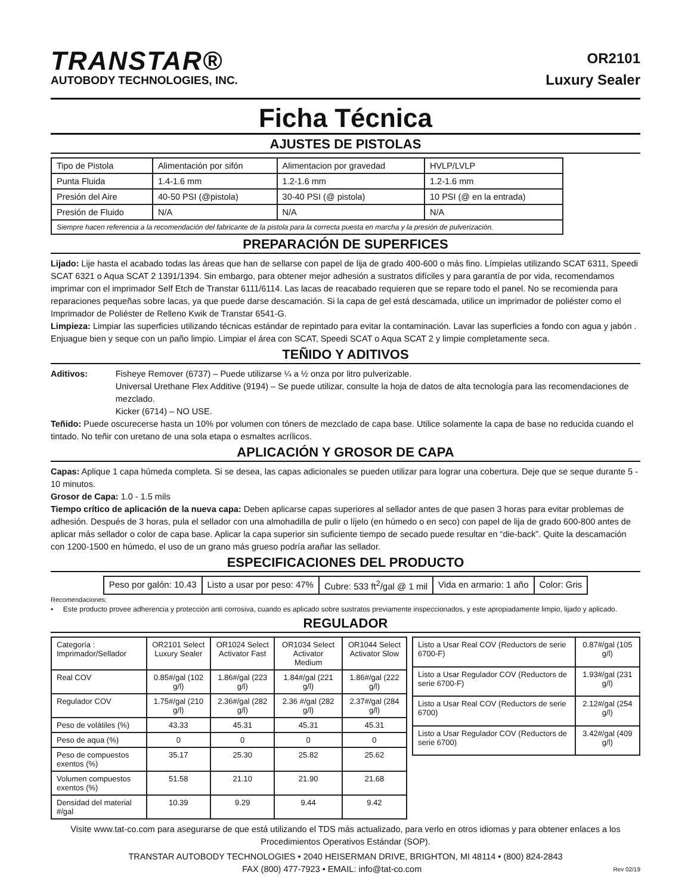TRANSTAR®
AUTOBODY TECHNOLOGIES, INC.
OR2101
Luxury Sealer
Ficha Técnica
AJUSTES DE PISTOLAS
| Tipo de Pistola | Alimentación por sifón | Alimentacion por gravedad | HVLP/LVLP |
| Punta Fluida | 1.4-1.6 mm | 1.2-1.6 mm | 1.2-1.6 mm |
| Presión del Aire | 40-50 PSI (@pistola) | 30-40 PSI (@ pistola) | 10 PSI (@ en la entrada) |
| Presión de Fluido | N/A | N/A | N/A |
| Siempre hacen referencia a la recomendación del fabricante de la pistola para la correcta puesta en marcha y la presión de pulverización. | | | |
PREPARACIÓN DE SUPERFICES
Lijado: Lije hasta el acabado todas las áreas que han de sellarse con papel de lija de grado 400-600 o más fino. Límpielas utilizando SCAT 6311, Speedi SCAT 6321 o Aqua SCAT 2 1391/1394. Sin embargo, para obtener mejor adhesión a sustratos difíciles y para garantía de por vida, recomendamos imprimar con el imprimador Self Etch de Transtar 6111/6114. Las lacas de reacabado requieren que se repare todo el panel. No se recomienda para reparaciones pequeñas sobre lacas, ya que puede darse descamación. Si la capa de gel está descamada, utilice un imprimador de poliéster como el Imprimador de Poliéster de Relleno Kwik de Transtar 6541-G.
Limpieza: Limpiar las superficies utilizando técnicas estándar de repintado para evitar la contaminación. Lavar las superficies a fondo con agua y jabón . Enjuague bien y seque con un paño limpio. Limpiar el área con SCAT, Speedi SCAT o Aqua SCAT 2 y limpie completamente seca.
TEÑIDO Y ADITIVOS
Aditivos: Fisheye Remover (6737) – Puede utilizarse ¼ a ½ onza por litro pulverizable.
Universal Urethane Flex Additive (9194) – Se puede utilizar, consulte la hoja de datos de alta tecnología para las recomendaciones de mezclado.
Kicker (6714) – NO USE.
Teñido: Puede oscurecerse hasta un 10% por volumen con tóners de mezclado de capa base. Utilice solamente la capa de base no reducida cuando el tintado. No teñir con uretano de una sola etapa o esmaltes acrílicos.
APLICACIÓN Y GROSOR DE CAPA
Capas: Aplique 1 capa húmeda completa. Si se desea, las capas adicionales se pueden utilizar para lograr una cobertura. Deje que se seque durante 5 - 10 minutos.
Grosor de Capa: 1.0 - 1.5 mils
Tiempo crítico de aplicación de la nueva capa: Deben aplicarse capas superiores al sellador antes de que pasen 3 horas para evitar problemas de adhesión. Después de 3 horas, pula el sellador con una almohadilla de pulir o líjelo (en húmedo o en seco) con papel de lija de grado 600-800 antes de aplicar más sellador o color de capa base. Aplicar la capa superior sin suficiente tiempo de secado puede resultar en “die-back”. Quite la descamación con 1200-1500 en húmedo, el uso de un grano más grueso podría arañar las sellador.
ESPECIFICACIONES DEL PRODUCTO
| Peso por galón: 10.43 | Listo a usar por peso: 47% | Cubre: 533 ft<sup>2</sup>/gal @ 1 mil | Vida en armario: 1 año | Color: Gris |
Recomendaciones:
• Este producto provee adherencia y protección anti corrosiva, cuando es aplicado sobre sustratos previamente inspeccionados, y este apropiadamente limpio, lijado y aplicado.
REGULADOR
| Categoría : Imprimador/Sellador | OR2101 Select Luxury Sealer | OR1024 Select Activator Fast | OR1034 Select Activator Medium | OR1044 Select Activator Slow |
| --- | --- | --- | --- | --- |
| Real COV | 0.85#/gal (102 g/l) | 1.86#/gal (223 g/l) | 1.84#/gal (221 g/l) | 1.86#/gal (222 g/l) |
| Regulador COV | 1.75#/gal (210 g/l) | 2.36#/gal (282 g/l) | 2.36 #/gal (282 g/l) | 2.37#/gal (284 g/l) |
| Peso de volátiles (%) | 43.33 | 45.31 | 45.31 | 45.31 |
| Peso de aqua (%) | 0 | 0 | 0 | 0 |
| Peso de compuestos exentos (%) | 35.17 | 25.30 | 25.82 | 25.62 |
| Volumen compuestos exentos (%) | 51.58 | 21.10 | 21.90 | 21.68 |
| Densidad del material #/gal | 10.39 | 9.29 | 9.44 | 9.42 |
| Listo a Usar Real COV (Reductors de serie 6700-F) | 0.87#/gal (105 g/l) |
| Listo a Usar Regulador COV (Reductors de serie 6700-F) | 1.93#/gal (231 g/l) |
| Listo a Usar Real COV (Reductors de serie 6700) | 2.12#/gal (254 g/l) |
| Listo a Usar Regulador COV (Reductors de serie 6700) | 3.42#/gal (409 g/l) |
Visite www.tat-co.com para asegurarse de que está utilizando el TDS más actualizado, para verlo en otros idiomas y para obtener enlaces a los Procedimientos Operativos Estándar (SOP).
TRANSTAR AUTOBODY TECHNOLOGIES • 2040 HEISERMAN DRIVE, BRIGHTON, MI 48114 • (800) 824-2843
FAX (800) 477-7923 • EMAIL: info@tat-co.com Rev 02/19